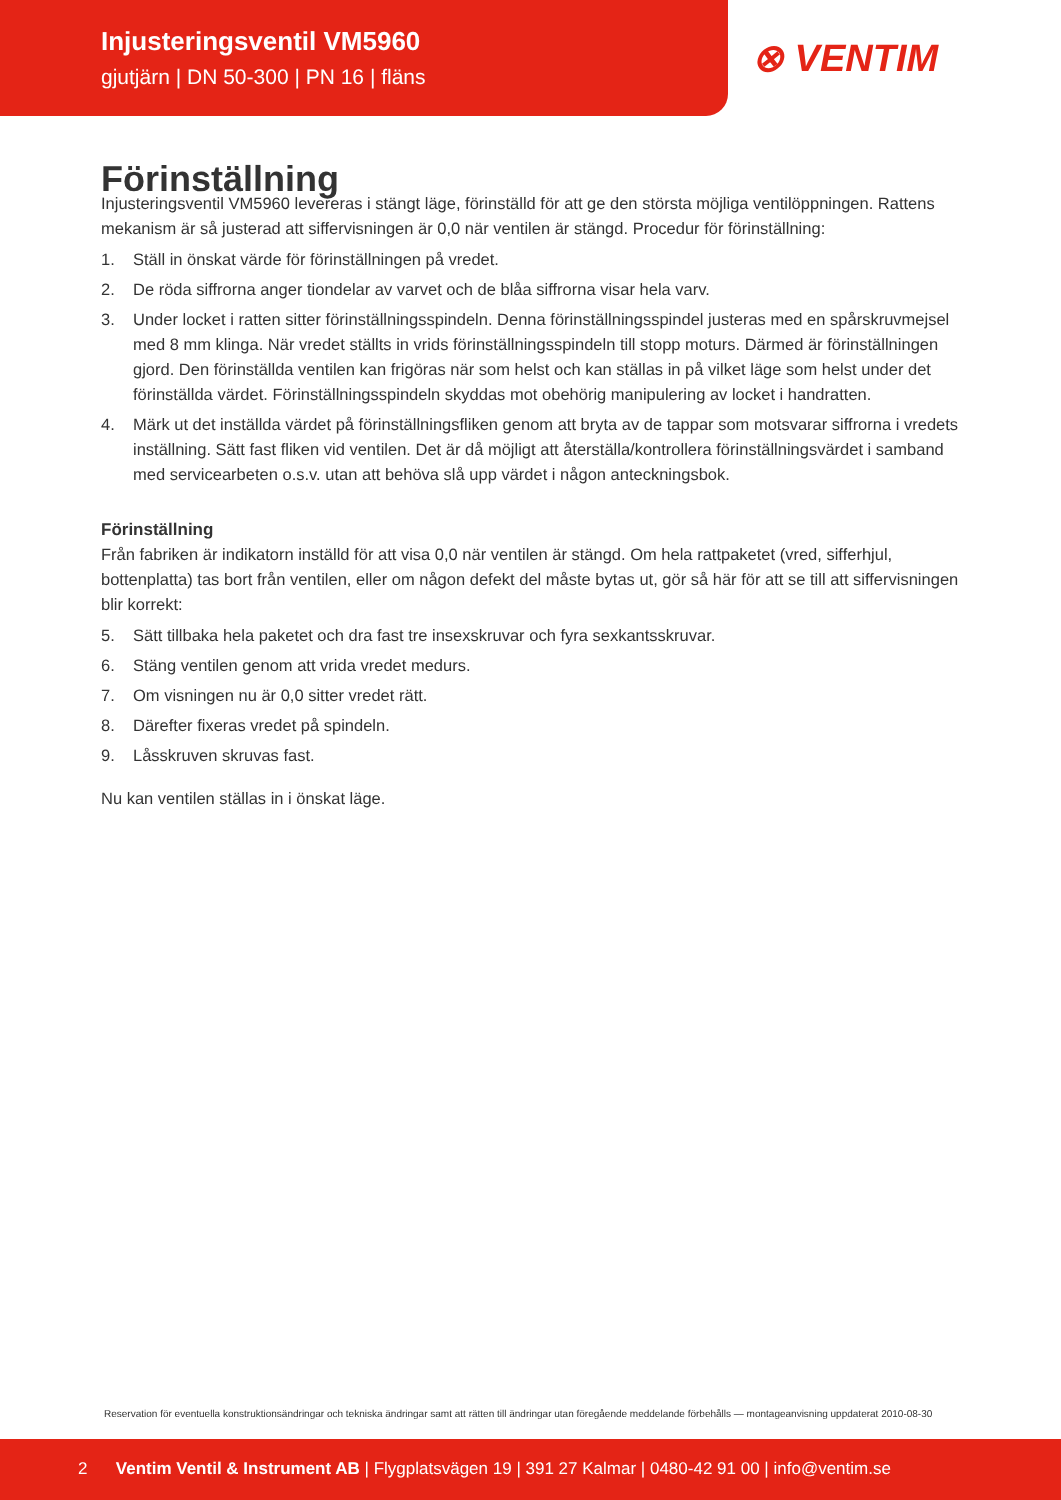Injusteringsventil VM5960
gjutjärn | DN 50-300 | PN 16 | fläns
⊗ VENTIM
Förinställning
Injusteringsventil VM5960 levereras i stängt läge, förinställd för att ge den största möjliga ventilöppningen. Rattens mekanism är så justerad att siffervisningen är 0,0 när ventilen är stängd. Procedur för förinställning:
1. Ställ in önskat värde för förinställningen på vredet.
2. De röda siffrorna anger tiondelar av varvet och de blåa siffrorna visar hela varv.
3. Under locket i ratten sitter förinställningsspindeln. Denna förinställningsspindel justeras med en spårskruvmejsel med 8 mm klinga. När vredet ställts in vrids förinställningsspindeln till stopp moturs. Därmed är förinställningen gjord. Den förinställda ventilen kan frigöras när som helst och kan ställas in på vilket läge som helst under det förinställda värdet. Förinställningsspindeln skyddas mot obehörig manipulering av locket i handratten.
4. Märk ut det inställda värdet på förinställningsfliken genom att bryta av de tappar som motsvarar siffrorna i vredets inställning. Sätt fast fliken vid ventilen. Det är då möjligt att återställa/kontrollera förinställningsvärdet i samband med servicearbeten o.s.v. utan att behöva slå upp värdet i någon anteckningsbok.
Förinställning
Från fabriken är indikatorn inställd för att visa 0,0 när ventilen är stängd. Om hela rattpaketet (vred, sifferhjul, bottenplatta) tas bort från ventilen, eller om någon defekt del måste bytas ut, gör så här för att se till att siffervisningen blir korrekt:
5. Sätt tillbaka hela paketet och dra fast tre insexskruvar och fyra sexkantsskruvar.
6. Stäng ventilen genom att vrida vredet medurs.
7. Om visningen nu är 0,0 sitter vredet rätt.
8. Därefter fixeras vredet på spindeln.
9. Låsskruven skruvas fast.
Nu kan ventilen ställas in i önskat läge.
Reservation för eventuella konstruktionsändringar och tekniska ändringar samt att rätten till ändringar utan föregående meddelande förbehålls — montageanvisning uppdaterat 2010-08-30
2 Ventim Ventil & Instrument AB | Flygplatsvägen 19 | 391 27 Kalmar | 0480-42 91 00 | info@ventim.se